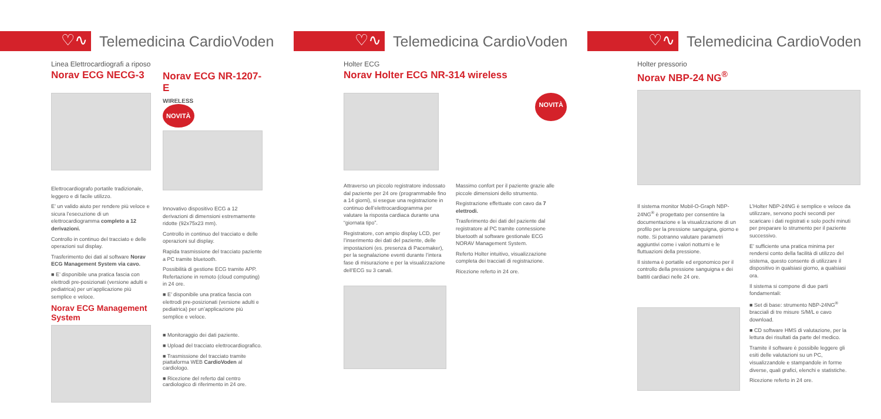♡∿
Telemedicina CardioVoden
Linea Elettrocardiografi a riposo
Norav ECG NECG-3
Elettrocardiografo portatile tradizionale, leggero e di facile utilizzo.
E’ un valido aiuto per rendere più veloce e sicura l’esecuzione di un elettrocardiogramma completo a 12 derivazioni.
Controllo in continuo del tracciato e delle operazioni sul display.
Trasferimento dei dati al software Norav ECG Management System via cavo.
■ E’ disponibile una pratica fascia con elettrodi pre-posizionati (versione adulti e pediatrica) per un’applicazione più semplice e veloce.
Norav ECG Management System
Norav ECG NR-1207-E
WIRELESS
NOVITÀ
Innovativo dispositivo ECG a 12 derivazioni di dimensioni estremamente ridotte (92x75x23 mm).
Controllo in continuo del tracciato e delle operazioni sul display.
Rapida trasmissione del tracciato paziente a PC tramite bluetooth.
Possibilità di gestione ECG tramite APP. Refertazione in remoto (cloud computing) in 24 ore.
■ E’ disponibile una pratica fascia con elettrodi pre-posizionati (versione adulti e pediatrica) per un’applicazione più semplice e veloce.
■ Monitoraggio dei dati paziente.
■ Upload del tracciato elettrocardiografico.
■ Trasmissione del tracciato tramite piattaforma WEB CardioVoden al cardiologo.
■ Ricezione del referto dal centro cardiologico di riferimento in 24 ore.
♡∿
Telemedicina CardioVoden
Holter ECG
Norav Holter ECG NR-314 wireless
NOVITÀ
Attraverso un piccolo registratore indossato dal paziente per 24 ore (programmabile fino a 14 giorni), si esegue una registrazione in continuo dell’elettrocardiogramma per valutare la risposta cardiaca durante una “giornata tipo”.
Registratore, con ampio display LCD, per l’inserimento dei dati del paziente, delle impostazioni (es. presenza di Pacemaker), per la segnalazione eventi durante l’intera fase di misurazione e per la visualizzazione dell’ECG su 3 canali.
Massimo confort per il paziente grazie alle piccole dimensioni dello strumento.
Registrazione effettuate con cavo da 7 elettrodi.
Trasferimento dei dati del paziente dal registratore al PC tramite connessione bluetooth al software gestionale ECG NORAV Management System.
Referto Holter intuitivo, visualizzazione completa dei tracciati di registrazione.
Ricezione referto in 24 ore.
♡∿
Telemedicina CardioVoden
Holter pressorio
Norav NBP-24 NG<sup>®</sup>
Il sistema monitor Mobil-O-Graph NBP-24NG<sup>®</sup> è progettato per consentire la documentazione e la visualizzazione di un profilo per la pressione sanguigna, giorno e notte. Si potranno valutare parametri aggiuntivi come i valori notturni e le fluttuazioni della pressione.
Il sistema è portatile ed ergonomico per il controllo della pressione sanguigna e dei battiti cardiaci nelle 24 ore.
L’Holter NBP-24NG è semplice e veloce da utilizzare, servono pochi secondi per scaricare i dati registrati e solo pochi minuti per preparare lo strumento per il paziente successivo.
E’ sufficiente una pratica minima per rendersi conto della facilità di utilizzo del sistema, questo consente di utilizzare il dispositivo in qualsiasi giorno, a qualsiasi ora.
Il sistema si compone di due parti fondamentali:
■ Set di base: strumento NBP-24NG<sup>®</sup> bracciali di tre misure S/M/L e cavo download.
■ CD software HMS di valutazione, per la lettura dei risultati da parte del medico.
Tramite il software è possibile leggere gli esiti delle valutazioni su un PC, visualizzandole e stampandole in forme diverse, quali grafici, elenchi e statistiche.
Ricezione referto in 24 ore.